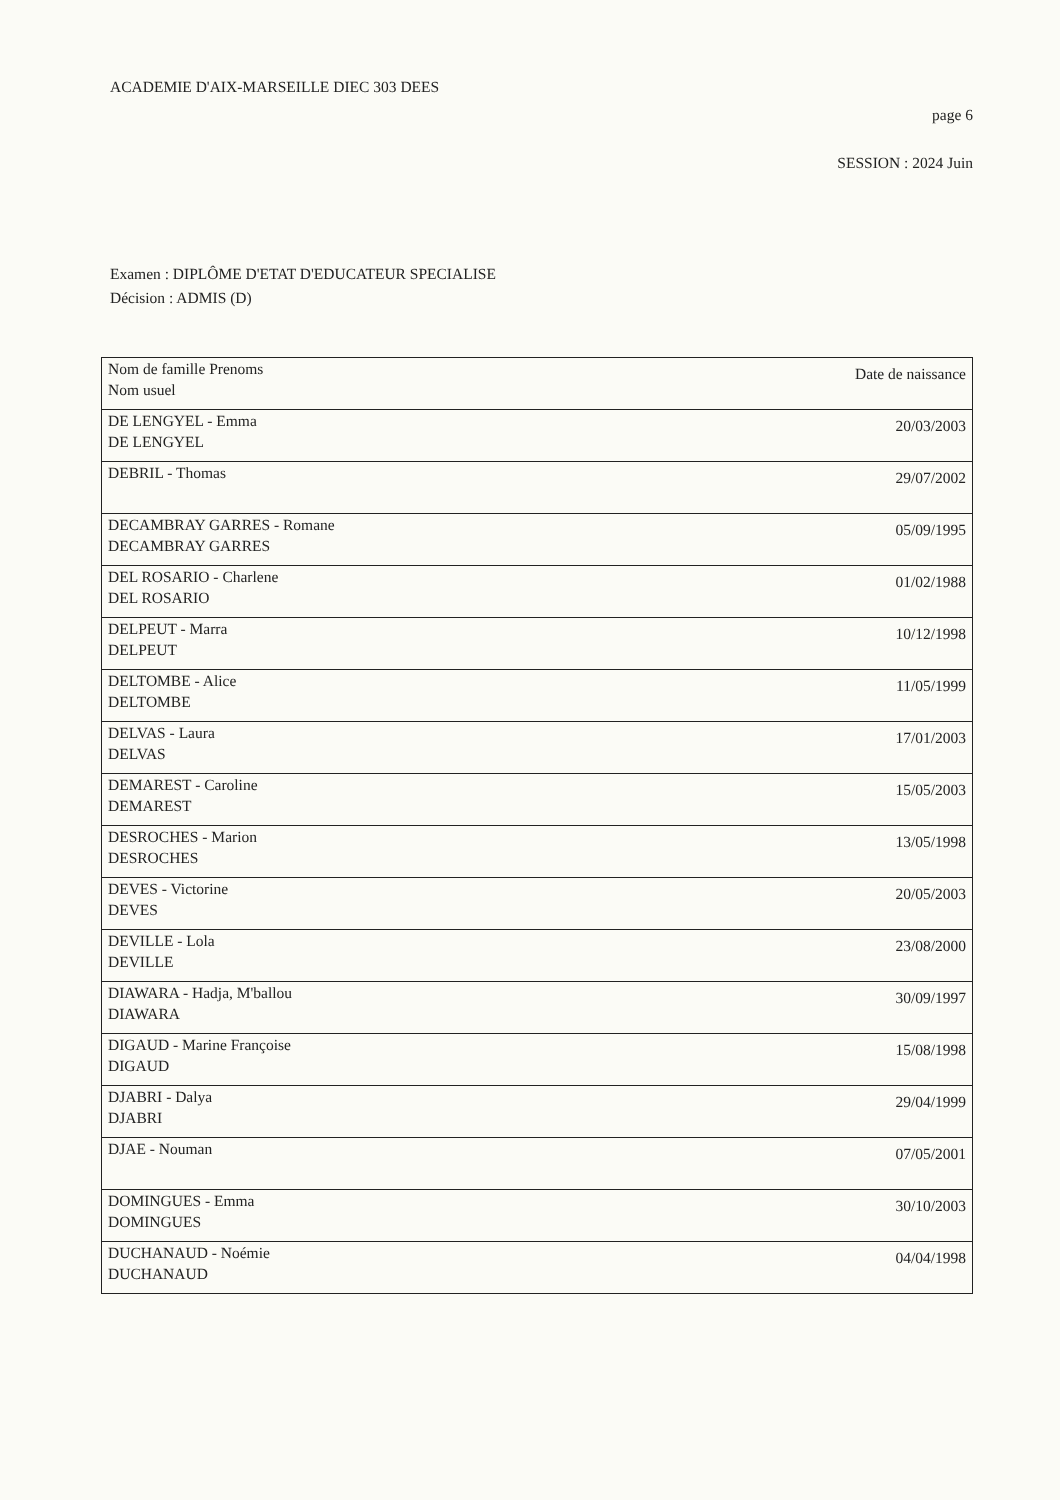ACADEMIE D'AIX-MARSEILLE DIEC 303 DEES
page 6
SESSION : 2024 Juin
Examen : DIPLÔME D'ETAT D'EDUCATEUR SPECIALISE
Décision : ADMIS (D)
| Nom de famille Prenoms Nom usuel | Date de naissance |
| DE LENGYEL - Emma DE LENGYEL | 20/03/2003 |
| DEBRIL - Thomas | 29/07/2002 |
| DECAMBRAY GARRES - Romane DECAMBRAY GARRES | 05/09/1995 |
| DEL ROSARIO - Charlene DEL ROSARIO | 01/02/1988 |
| DELPEUT - Marra DELPEUT | 10/12/1998 |
| DELTOMBE - Alice DELTOMBE | 11/05/1999 |
| DELVAS - Laura DELVAS | 17/01/2003 |
| DEMAREST - Caroline DEMAREST | 15/05/2003 |
| DESROCHES - Marion DESROCHES | 13/05/1998 |
| DEVES - Victorine DEVES | 20/05/2003 |
| DEVILLE - Lola DEVILLE | 23/08/2000 |
| DIAWARA - Hadja, M'ballou DIAWARA | 30/09/1997 |
| DIGAUD - Marine Françoise DIGAUD | 15/08/1998 |
| DJABRI - Dalya DJABRI | 29/04/1999 |
| DJAE - Nouman | 07/05/2001 |
| DOMINGUES - Emma DOMINGUES | 30/10/2003 |
| DUCHANAUD - Noémie DUCHANAUD | 04/04/1998 |